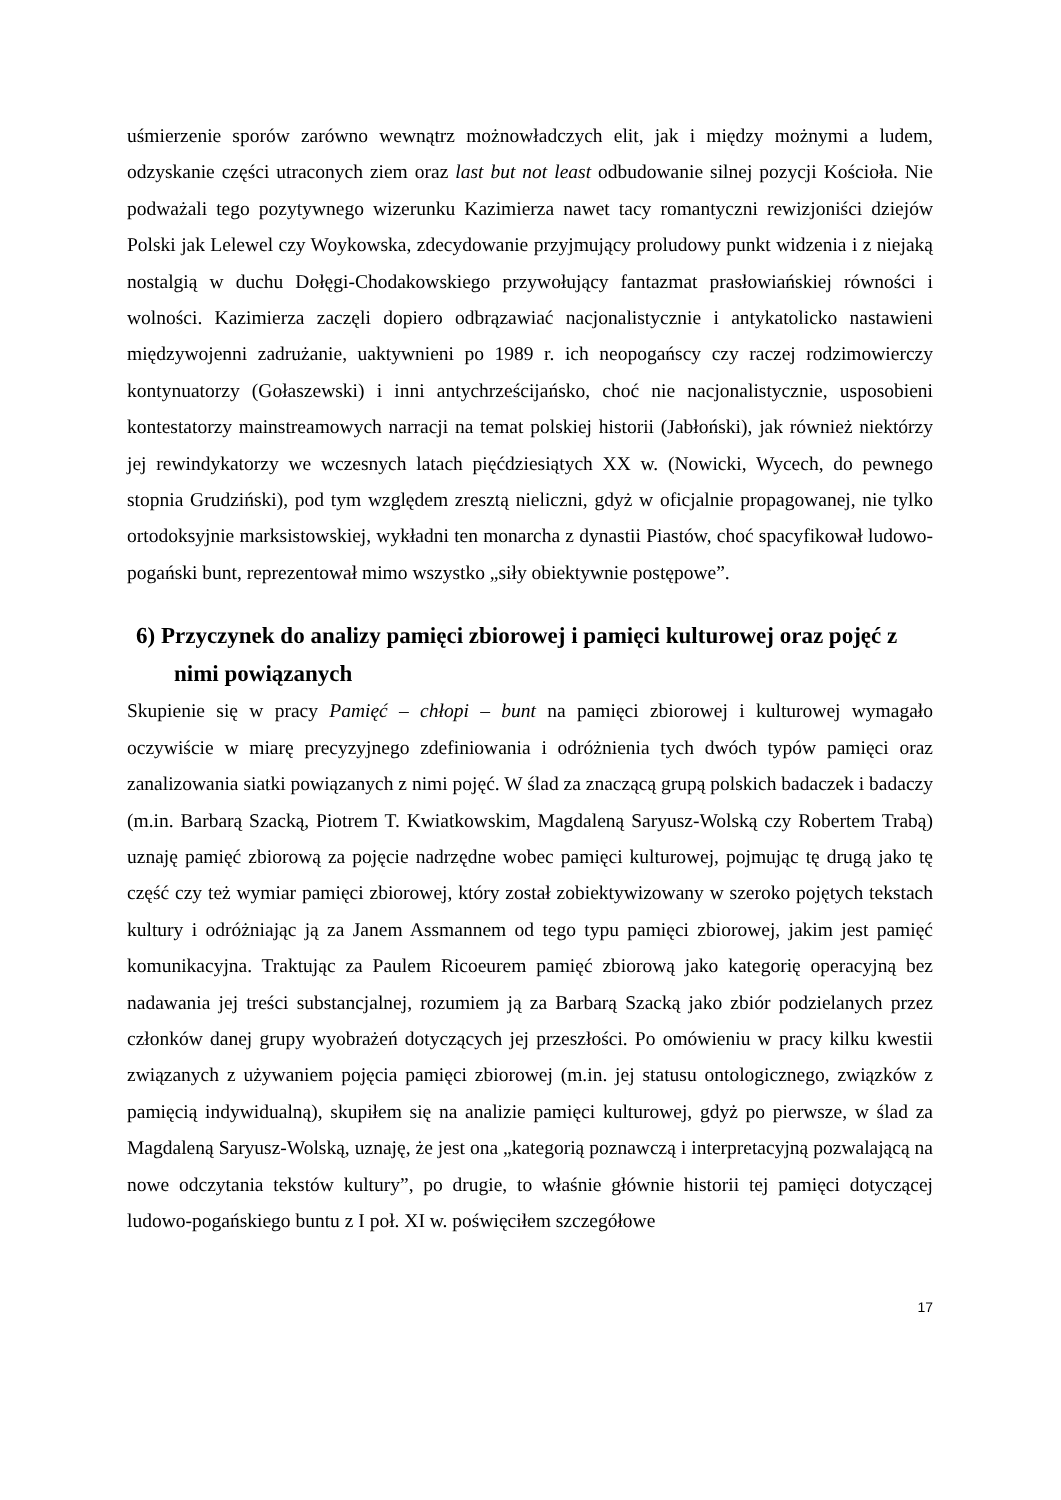uśmierzenie sporów zarówno wewnątrz możnowładczych elit, jak i między możnymi a ludem, odzyskanie części utraconych ziem oraz last but not least odbudowanie silnej pozycji Kościoła. Nie podważali tego pozytywnego wizerunku Kazimierza nawet tacy romantyczni rewizjoniści dziejów Polski jak Lelewel czy Woykowska, zdecydowanie przyjmujący proludowy punkt widzenia i z niejaką nostalgią w duchu Dołęgi-Chodakowskiego przywołujący fantazmat prasłowiańskiej równości i wolności. Kazimierza zaczęli dopiero odbrązawiać nacjonalistycznie i antykatolicko nastawieni międzywojenni zadrużanie, uaktywnieni po 1989 r. ich neopogańscy czy raczej rodzimowierczy kontynuatorzy (Gołaszewski) i inni antychrześcijańsko, choć nie nacjonalistycznie, usposobieni kontestatorzy mainstreamowych narracji na temat polskiej historii (Jabłoński), jak również niektórzy jej rewindykatorzy we wczesnych latach pięćdziesiątych XX w. (Nowicki, Wycech, do pewnego stopnia Grudziński), pod tym względem zresztą nieliczni, gdyż w oficjalnie propagowanej, nie tylko ortodoksyjnie marksistowskiej, wykładni ten monarcha z dynastii Piastów, choć spacyfikował ludowo-pogański bunt, reprezentował mimo wszystko „siły obiektywnie postępowe”.
6) Przyczynek do analizy pamięci zbiorowej i pamięci kulturowej oraz pojęć z nimi powiązanych
Skupienie się w pracy Pamięć – chłopi – bunt na pamięci zbiorowej i kulturowej wymagało oczywiście w miarę precyzyjnego zdefiniowania i odróżnienia tych dwóch typów pamięci oraz zanalizowania siatki powiązanych z nimi pojęć. W ślad za znaczącą grupą polskich badaczek i badaczy (m.in. Barbarą Szacką, Piotrem T. Kwiatkowskim, Magdaleną Saryusz-Wolską czy Robertem Trabą) uznaję pamięć zbiorową za pojęcie nadrzędne wobec pamięci kulturowej, pojmując tę drugą jako tę część czy też wymiar pamięci zbiorowej, który został zobiektywizowany w szeroko pojętych tekstach kultury i odróżniając ją za Janem Assmannem od tego typu pamięci zbiorowej, jakim jest pamięć komunikacyjna. Traktując za Paulem Ricoeurem pamięć zbiorową jako kategorię operacyjną bez nadawania jej treści substancjalnej, rozumiem ją za Barbarą Szacką jako zbiór podzielanych przez członków danej grupy wyobrażeń dotyczących jej przeszłości. Po omówieniu w pracy kilku kwestii związanych z używaniem pojęcia pamięci zbiorowej (m.in. jej statusu ontologicznego, związków z pamięcią indywidualną), skupiłem się na analizie pamięci kulturowej, gdyż po pierwsze, w ślad za Magdaleną Saryusz-Wolską, uznaję, że jest ona „kategorią poznawczą i interpretacyjną pozwalającą na nowe odczytania tekstów kultury”, po drugie, to właśnie głównie historii tej pamięci dotyczącej ludowo-pogańskiego buntu z I poł. XI w. poświęciłem szczegółowe
17